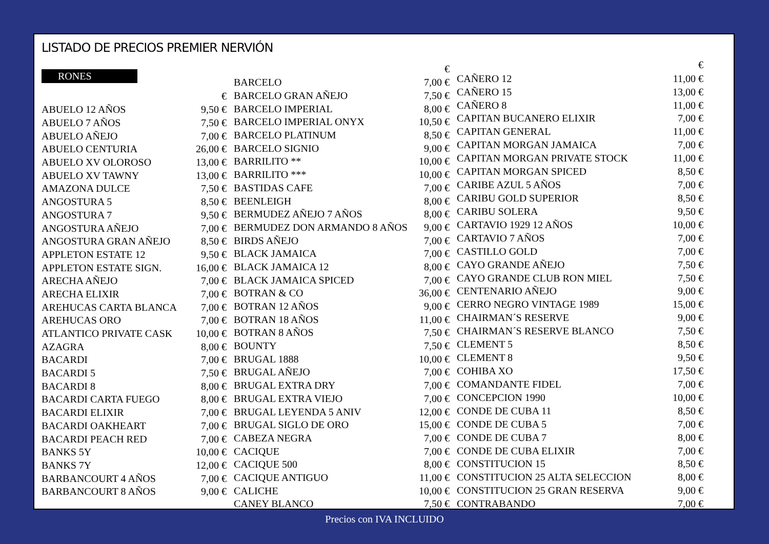LISTADO DE PRECIOS PREMIER NERVIÓN
RONES
| | € |
| ABUELO 12 AÑOS | 9,50 € |
| ABUELO 7 AÑOS | 7,50 € |
| ABUELO AÑEJO | 7,00 € |
| ABUELO CENTURIA | 26,00 € |
| ABUELO XV OLOROSO | 13,00 € |
| ABUELO XV TAWNY | 13,00 € |
| AMAZONA DULCE | 7,50 € |
| ANGOSTURA 5 | 8,50 € |
| ANGOSTURA 7 | 9,50 € |
| ANGOSTURA AÑEJO | 7,00 € |
| ANGOSTURA GRAN AÑEJO | 8,50 € |
| APPLETON ESTATE 12 | 9,50 € |
| APPLETON ESTATE SIGN. | 16,00 € |
| ARECHA AÑEJO | 7,00 € |
| ARECHA ELIXIR | 7,00 € |
| AREHUCAS CARTA BLANCA | 7,00 € |
| AREHUCAS ORO | 7,00 € |
| ATLANTICO PRIVATE CASK | 10,00 € |
| AZAGRA | 8,00 € |
| BACARDI | 7,00 € |
| BACARDI 5 | 7,50 € |
| BACARDI 8 | 8,00 € |
| BACARDI CARTA FUEGO | 8,00 € |
| BACARDI ELIXIR | 7,00 € |
| BACARDI OAKHEART | 7,00 € |
| BACARDI PEACH RED | 7,00 € |
| BANKS 5Y | 10,00 € |
| BANKS 7Y | 12,00 € |
| BARBANCOURT 4 AÑOS | 7,00 € |
| BARBANCOURT 8 AÑOS | 9,00 € |
| | € |
| BARCELO | 7,00 € |
| BARCELO GRAN AÑEJO | 7,50 € |
| BARCELO IMPERIAL | 8,00 € |
| BARCELO IMPERIAL ONYX | 10,50 € |
| BARCELO PLATINUM | 8,50 € |
| BARCELO SIGNIO | 9,00 € |
| BARRILITO ** | 10,00 € |
| BARRILITO *** | 10,00 € |
| BASTIDAS CAFE | 7,00 € |
| BEENLEIGH | 8,00 € |
| BERMUDEZ AÑEJO 7 AÑOS | 8,00 € |
| BERMUDEZ DON ARMANDO 8 AÑOS | 9,00 € |
| BIRDS AÑEJO | 7,00 € |
| BLACK JAMAICA | 7,00 € |
| BLACK JAMAICA 12 | 8,00 € |
| BLACK JAMAICA SPICED | 7,00 € |
| BOTRAN & CO | 36,00 € |
| BOTRAN 12 AÑOS | 9,00 € |
| BOTRAN 18 AÑOS | 11,00 € |
| BOTRAN 8 AÑOS | 7,50 € |
| BOUNTY | 7,50 € |
| BRUGAL 1888 | 10,00 € |
| BRUGAL AÑEJO | 7,00 € |
| BRUGAL EXTRA DRY | 7,00 € |
| BRUGAL EXTRA VIEJO | 7,00 € |
| BRUGAL LEYENDA 5 ANIV | 12,00 € |
| BRUGAL SIGLO DE ORO | 15,00 € |
| CABEZA NEGRA | 7,00 € |
| CACIQUE | 7,00 € |
| CACIQUE 500 | 8,00 € |
| CACIQUE ANTIGUO | 11,00 € |
| CALICHE | 10,00 € |
| CANEY BLANCO | 7,50 € |
| | € |
| CAÑERO 12 | 11,00 € |
| CAÑERO 15 | 13,00 € |
| CAÑERO 8 | 11,00 € |
| CAPITAN BUCANERO ELIXIR | 7,00 € |
| CAPITAN GENERAL | 11,00 € |
| CAPITAN MORGAN JAMAICA | 7,00 € |
| CAPITAN MORGAN PRIVATE STOCK | 11,00 € |
| CAPITAN MORGAN SPICED | 8,50 € |
| CARIBE AZUL 5 AÑOS | 7,00 € |
| CARIBU GOLD SUPERIOR | 8,50 € |
| CARIBU SOLERA | 9,50 € |
| CARTAVIO 1929 12 AÑOS | 10,00 € |
| CARTAVIO 7 AÑOS | 7,00 € |
| CASTILLO GOLD | 7,00 € |
| CAYO GRANDE AÑEJO | 7,50 € |
| CAYO GRANDE CLUB RON MIEL | 7,50 € |
| CENTENARIO AÑEJO | 9,00 € |
| CERRO NEGRO VINTAGE 1989 | 15,00 € |
| CHAIRMAN´S RESERVE | 9,00 € |
| CHAIRMAN´S RESERVE BLANCO | 7,50 € |
| CLEMENT 5 | 8,50 € |
| CLEMENT 8 | 9,50 € |
| COHIBA XO | 17,50 € |
| COMANDANTE FIDEL | 7,00 € |
| CONCEPCION 1990 | 10,00 € |
| CONDE DE CUBA 11 | 8,50 € |
| CONDE DE CUBA 5 | 7,00 € |
| CONDE DE CUBA 7 | 8,00 € |
| CONDE DE CUBA ELIXIR | 7,00 € |
| CONSTITUCION 15 | 8,50 € |
| CONSTITUCION 25 ALTA SELECCION | 8,00 € |
| CONSTITUCION 25 GRAN RESERVA | 9,00 € |
| CONTRABANDO | 7,00 € |
Precios con IVA INCLUIDO